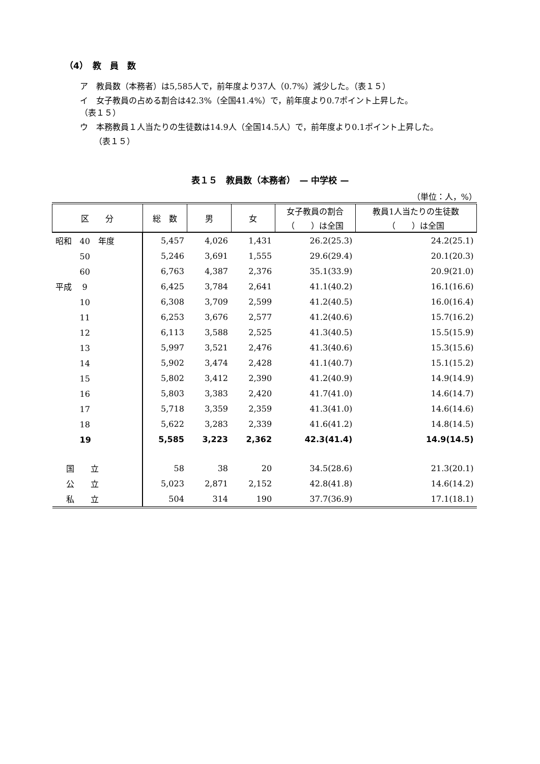（4）　教　員　数
ア　教員数（本務者）は5,585人で，前年度より37人（0.7%）減少した。（表１５）
イ　女子教員の占める割合は42.3%（全国41.4%）で，前年度より0.7ポイント上昇した。
（表１５）
ウ　本務教員１人当たりの生徒数は14.9人（全国14.5人）で，前年度より0.1ポイント上昇した。
（表１５）
表１５　教員数（本務者）　— 中学校 —
（単位：人，%）
| 区 分 | 総 数 | 男 | 女 | 女子教員の割合 （ ）は全国 | 教員1人当たりの生徒数 （ ）は全国 |
| --- | --- | --- | --- | --- | --- |
| 昭和 40 年度 | 5,457 | 4,026 | 1,431 | 26.2(25.3) | 24.2(25.1) |
| 50 | 5,246 | 3,691 | 1,555 | 29.6(29.4) | 20.1(20.3) |
| 60 | 6,763 | 4,387 | 2,376 | 35.1(33.9) | 20.9(21.0) |
| 平成 9 | 6,425 | 3,784 | 2,641 | 41.1(40.2) | 16.1(16.6) |
| 10 | 6,308 | 3,709 | 2,599 | 41.2(40.5) | 16.0(16.4) |
| 11 | 6,253 | 3,676 | 2,577 | 41.2(40.6) | 15.7(16.2) |
| 12 | 6,113 | 3,588 | 2,525 | 41.3(40.5) | 15.5(15.9) |
| 13 | 5,997 | 3,521 | 2,476 | 41.3(40.6) | 15.3(15.6) |
| 14 | 5,902 | 3,474 | 2,428 | 41.1(40.7) | 15.1(15.2) |
| 15 | 5,802 | 3,412 | 2,390 | 41.2(40.9) | 14.9(14.9) |
| 16 | 5,803 | 3,383 | 2,420 | 41.7(41.0) | 14.6(14.7) |
| 17 | 5,718 | 3,359 | 2,359 | 41.3(41.0) | 14.6(14.6) |
| 18 | 5,622 | 3,283 | 2,339 | 41.6(41.2) | 14.8(14.5) |
| 19 | 5,585 | 3,223 | 2,362 | 42.3(41.4) | 14.9(14.5) |
| 国 立 | 58 | 38 | 20 | 34.5(28.6) | 21.3(20.1) |
| 公 立 | 5,023 | 2,871 | 2,152 | 42.8(41.8) | 14.6(14.2) |
| 私 立 | 504 | 314 | 190 | 37.7(36.9) | 17.1(18.1) |